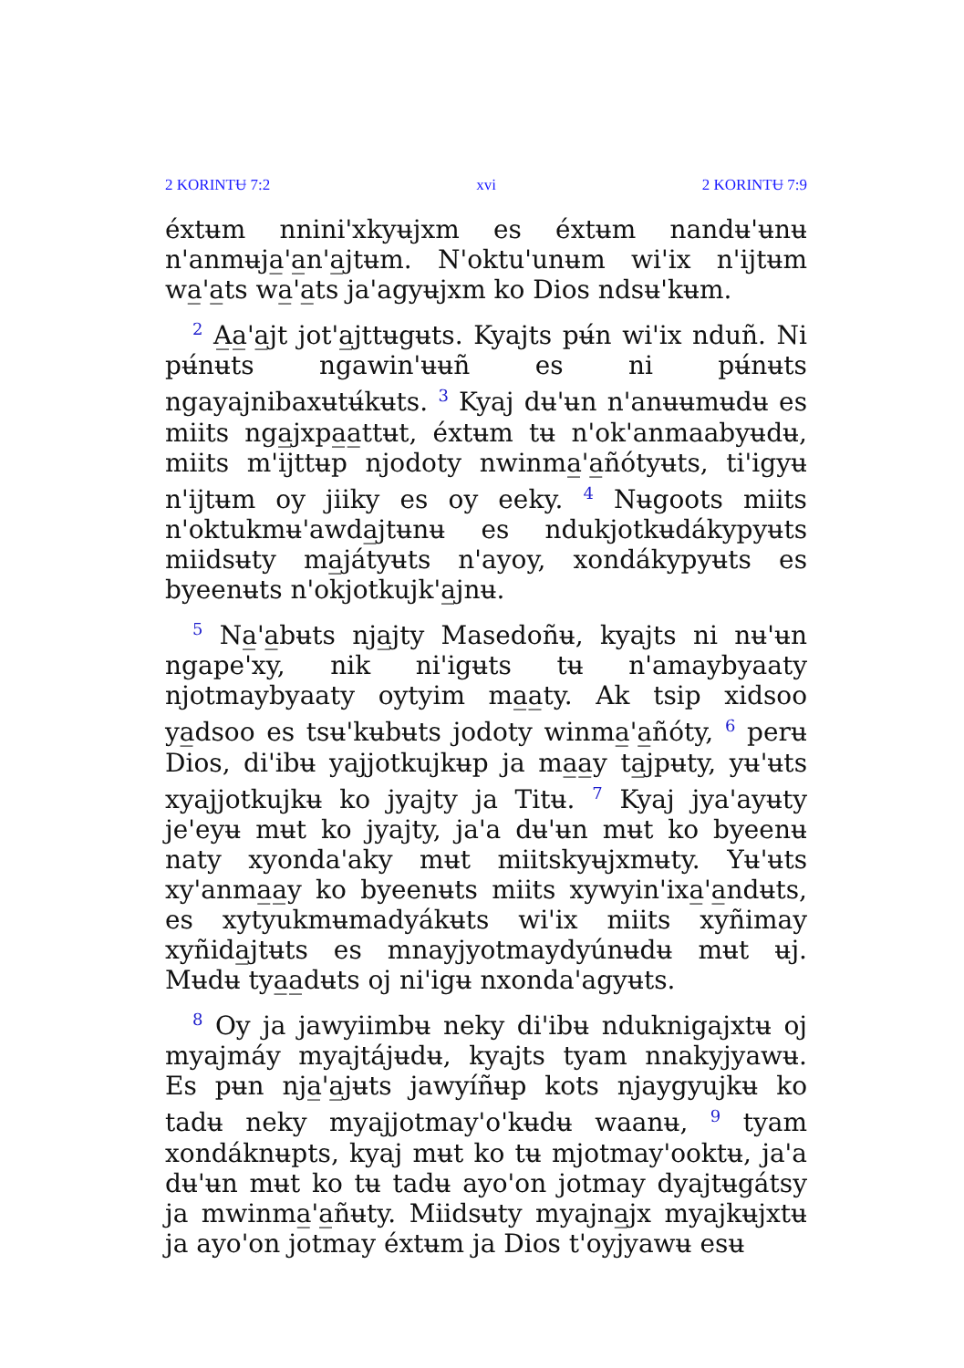2 KORINTɄ 7:2 xvi 2 KORINTɄ 7:9
éxtʉm nnini'xkyʉjxm es éxtʉm nandʉ'ʉnʉ n'anmʉja̲'a̲n'a̲jtʉm. N'oktu'unʉm wi'ix n'ijtʉm wa̲'a̲ts wa̲'a̲ts ja'agyʉjxm ko Dios ndsʉ'kʉm.
<sup>2</sup> A̲a̲'a̲jt jot'a̲jttʉgʉts. Kyajts pʉ́n wi'ix nduñ. Ni pʉ́nʉts ngawin'ʉʉñ es ni pʉ́nʉts ngayajnibaxʉtʉ́kʉts. <sup>3</sup> Kyaj dʉ'ʉn n'anʉʉmʉdʉ es miits nga̲jxpa̲a̲ttʉt, éxtʉm tʉ n'ok'anmaabyʉdʉ, miits m'ijttʉp njodoty nwinma̲'a̲ñótyʉts, ti'igyʉ n'ijtʉm oy jiiky es oy eeky. <sup>4</sup> Nʉgoots miits n'oktukmʉ'awda̲jtʉnʉ es ndukjotkʉdákypyʉts miidsʉty ma̲játyʉts n'ayoy, xondákypyʉts es byeenʉts n'okjotkujk'a̲jnʉ.
<sup>5</sup> Na̲'a̲bʉts nja̲jty Masedoñʉ, kyajts ni nʉ'ʉn ngape'xy, nik ni'igʉts tʉ n'amaybyaaty njotmaybyaaty oytyim ma̲a̲ty. Ak tsip xidsoo ya̲dsoo es tsʉ'kʉbʉts jodoty winma̲'a̲ñóty, <sup>6</sup> perʉ Dios, di'ibʉ yajjotkujkʉp ja ma̲a̲y ta̲jpʉty, yʉ'ʉts xyajjotkujkʉ ko jyajty ja Titʉ. <sup>7</sup> Kyaj jya'ayʉty je'eyʉ mʉt ko jyajty, ja'a dʉ'ʉn mʉt ko byeenʉ naty xyonda'aky mʉt miitskyʉjxmʉty. Yʉ'ʉts xy'anma̲a̲y ko byeenʉts miits xywyin'ixa̲'a̲ndʉts, es xytyukmʉmadyákʉts wi'ix miits xyñimay xyñida̲jtʉts es mnayjyotmaydyúnʉdʉ mʉt ʉj. Mʉdʉ tya̲a̲dʉts oj ni'igʉ nxonda'agyʉts.
<sup>8</sup> Oy ja jawyiimbʉ neky di'ibʉ nduknigajxtʉ oj myajmáy myajtájʉdʉ, kyajts tyam nnakyjyawʉ. Es pʉn nja̲'a̲jʉts jawyíñʉp kots njaygyujkʉ ko tadʉ neky myajjotmay'o'kʉdʉ waanʉ, <sup>9</sup> tyam xondáknʉpts, kyaj mʉt ko tʉ mjotmay'ooktʉ, ja'a dʉ'ʉn mʉt ko tʉ tadʉ ayo'on jotmay dyajtʉgátsy ja mwinma̲'a̲ñʉty. Miidsʉty myajna̲jx myajkʉjxtʉ ja ayo'on jotmay éxtʉm ja Dios t'oyjyawʉ esʉ